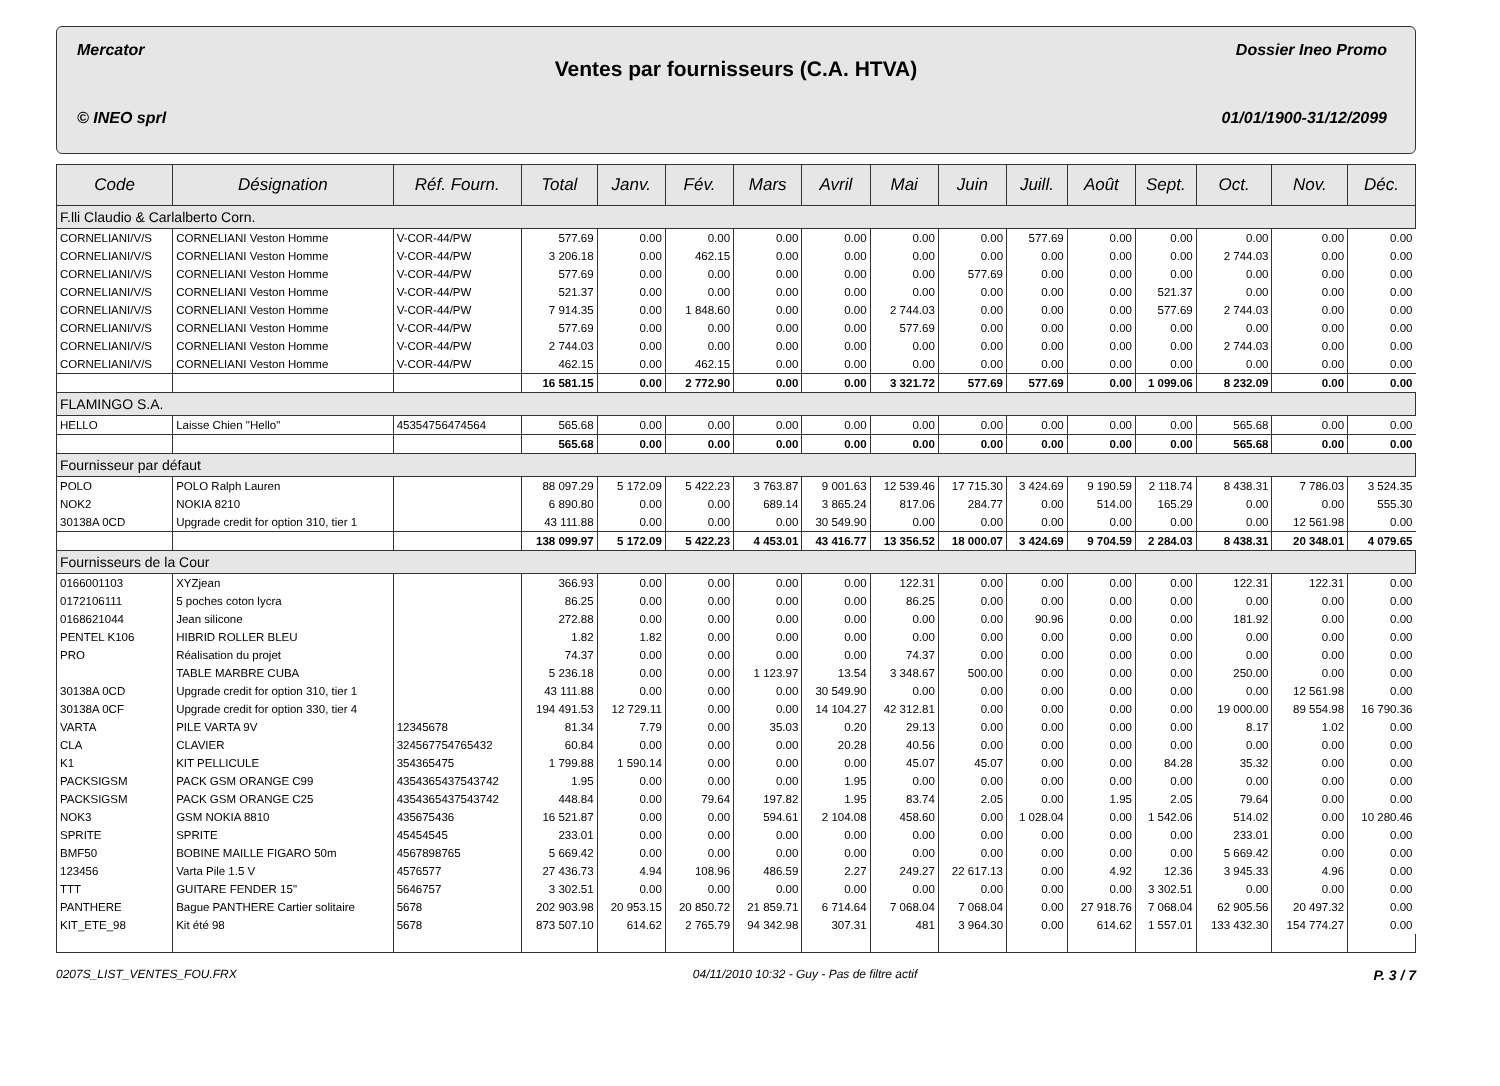Mercator Dossier Ineo Promo
Ventes par fournisseurs (C.A. HTVA)
© INEO sprl 01/01/1900-31/12/2099
| Code | Désignation | Réf. Fourn. | Total | Janv. | Fév. | Mars | Avril | Mai | Juin | Juill. | Août | Sept. | Oct. | Nov. | Déc. |
| --- | --- | --- | --- | --- | --- | --- | --- | --- | --- | --- | --- | --- | --- | --- | --- |
| F.lli Claudio & Carlalberto Corn. | | | | | | | | | | | | | | | |
| CORNELIANI/V/S | CORNELIANI Veston Homme | V-COR-44/PW | 577.69 | 0.00 | 0.00 | 0.00 | 0.00 | 0.00 | 0.00 | 577.69 | 0.00 | 0.00 | 0.00 | 0.00 | 0.00 |
| CORNELIANI/V/S | CORNELIANI Veston Homme | V-COR-44/PW | 3 206.18 | 0.00 | 462.15 | 0.00 | 0.00 | 0.00 | 0.00 | 0.00 | 0.00 | 0.00 | 2 744.03 | 0.00 | 0.00 |
| CORNELIANI/V/S | CORNELIANI Veston Homme | V-COR-44/PW | 577.69 | 0.00 | 0.00 | 0.00 | 0.00 | 0.00 | 577.69 | 0.00 | 0.00 | 0.00 | 0.00 | 0.00 | 0.00 |
| CORNELIANI/V/S | CORNELIANI Veston Homme | V-COR-44/PW | 521.37 | 0.00 | 0.00 | 0.00 | 0.00 | 0.00 | 0.00 | 0.00 | 0.00 | 521.37 | 0.00 | 0.00 | 0.00 |
| CORNELIANI/V/S | CORNELIANI Veston Homme | V-COR-44/PW | 7 914.35 | 0.00 | 1 848.60 | 0.00 | 0.00 | 2 744.03 | 0.00 | 0.00 | 0.00 | 577.69 | 2 744.03 | 0.00 | 0.00 |
| CORNELIANI/V/S | CORNELIANI Veston Homme | V-COR-44/PW | 577.69 | 0.00 | 0.00 | 0.00 | 0.00 | 577.69 | 0.00 | 0.00 | 0.00 | 0.00 | 0.00 | 0.00 | 0.00 |
| CORNELIANI/V/S | CORNELIANI Veston Homme | V-COR-44/PW | 2 744.03 | 0.00 | 0.00 | 0.00 | 0.00 | 0.00 | 0.00 | 0.00 | 0.00 | 0.00 | 2 744.03 | 0.00 | 0.00 |
| CORNELIANI/V/S | CORNELIANI Veston Homme | V-COR-44/PW | 462.15 | 0.00 | 462.15 | 0.00 | 0.00 | 0.00 | 0.00 | 0.00 | 0.00 | 0.00 | 0.00 | 0.00 | 0.00 |
| | | | 16 581.15 | 0.00 | 2 772.90 | 0.00 | 0.00 | 3 321.72 | 577.69 | 577.69 | 0.00 | 1 099.06 | 8 232.09 | 0.00 | 0.00 |
| FLAMINGO S.A. | | | | | | | | | | | | | | | |
| HELLO | Laisse Chien "Hello" | 45354756474564 | 565.68 | 0.00 | 0.00 | 0.00 | 0.00 | 0.00 | 0.00 | 0.00 | 0.00 | 0.00 | 565.68 | 0.00 | 0.00 |
| | | | 565.68 | 0.00 | 0.00 | 0.00 | 0.00 | 0.00 | 0.00 | 0.00 | 0.00 | 0.00 | 565.68 | 0.00 | 0.00 |
| Fournisseur par défaut | | | | | | | | | | | | | | | |
| POLO | POLO Ralph Lauren | | 88 097.29 | 5 172.09 | 5 422.23 | 3 763.87 | 9 001.63 | 12 539.46 | 17 715.30 | 3 424.69 | 9 190.59 | 2 118.74 | 8 438.31 | 7 786.03 | 3 524.35 |
| NOK2 | NOKIA 8210 | | 6 890.80 | 0.00 | 0.00 | 689.14 | 3 865.24 | 817.06 | 284.77 | 0.00 | 514.00 | 165.29 | 0.00 | 0.00 | 555.30 |
| 30138A 0CD | Upgrade credit for option 310, tier 1 | | 43 111.88 | 0.00 | 0.00 | 0.00 | 30 549.90 | 0.00 | 0.00 | 0.00 | 0.00 | 0.00 | 0.00 | 12 561.98 | 0.00 |
| | | | 138 099.97 | 5 172.09 | 5 422.23 | 4 453.01 | 43 416.77 | 13 356.52 | 18 000.07 | 3 424.69 | 9 704.59 | 2 284.03 | 8 438.31 | 20 348.01 | 4 079.65 |
| Fournisseurs de la Cour | | | | | | | | | | | | | | | |
| 0166001103 | XYZjean | | 366.93 | 0.00 | 0.00 | 0.00 | 0.00 | 122.31 | 0.00 | 0.00 | 0.00 | 0.00 | 122.31 | 122.31 | 0.00 |
| 0172106111 | 5 poches coton lycra | | 86.25 | 0.00 | 0.00 | 0.00 | 0.00 | 86.25 | 0.00 | 0.00 | 0.00 | 0.00 | 0.00 | 0.00 | 0.00 |
| 0168621044 | Jean silicone | | 272.88 | 0.00 | 0.00 | 0.00 | 0.00 | 0.00 | 0.00 | 90.96 | 0.00 | 0.00 | 181.92 | 0.00 | 0.00 |
| PENTEL K106 | HIBRID ROLLER BLEU | | 1.82 | 1.82 | 0.00 | 0.00 | 0.00 | 0.00 | 0.00 | 0.00 | 0.00 | 0.00 | 0.00 | 0.00 | 0.00 |
| PRO | Réalisation du projet | | 74.37 | 0.00 | 0.00 | 0.00 | 0.00 | 74.37 | 0.00 | 0.00 | 0.00 | 0.00 | 0.00 | 0.00 | 0.00 |
| | TABLE MARBRE CUBA | | 5 236.18 | 0.00 | 0.00 | 1 123.97 | 13.54 | 3 348.67 | 500.00 | 0.00 | 0.00 | 0.00 | 250.00 | 0.00 | 0.00 |
| 30138A 0CD | Upgrade credit for option 310, tier 1 | | 43 111.88 | 0.00 | 0.00 | 0.00 | 30 549.90 | 0.00 | 0.00 | 0.00 | 0.00 | 0.00 | 0.00 | 12 561.98 | 0.00 |
| 30138A 0CF | Upgrade credit for option 330, tier 4 | | 194 491.53 | 12 729.11 | 0.00 | 0.00 | 14 104.27 | 42 312.81 | 0.00 | 0.00 | 0.00 | 0.00 | 19 000.00 | 89 554.98 | 16 790.36 |
| VARTA | PILE VARTA 9V | 12345678 | 81.34 | 7.79 | 0.00 | 35.03 | 0.20 | 29.13 | 0.00 | 0.00 | 0.00 | 0.00 | 8.17 | 1.02 | 0.00 |
| CLA | CLAVIER | 324567754765432 | 60.84 | 0.00 | 0.00 | 0.00 | 20.28 | 40.56 | 0.00 | 0.00 | 0.00 | 0.00 | 0.00 | 0.00 | 0.00 |
| K1 | KIT PELLICULE | 354365475 | 1 799.88 | 1 590.14 | 0.00 | 0.00 | 0.00 | 45.07 | 45.07 | 0.00 | 0.00 | 84.28 | 35.32 | 0.00 | 0.00 |
| PACKSIGSM | PACK GSM ORANGE C99 | 4354365437543742 | 1.95 | 0.00 | 0.00 | 0.00 | 1.95 | 0.00 | 0.00 | 0.00 | 0.00 | 0.00 | 0.00 | 0.00 | 0.00 |
| PACKSIGSM | PACK GSM ORANGE C25 | 4354365437543742 | 448.84 | 0.00 | 79.64 | 197.82 | 1.95 | 83.74 | 2.05 | 0.00 | 1.95 | 2.05 | 79.64 | 0.00 | 0.00 |
| NOK3 | GSM NOKIA 8810 | 435675436 | 16 521.87 | 0.00 | 0.00 | 594.61 | 2 104.08 | 458.60 | 0.00 | 1 028.04 | 0.00 | 1 542.06 | 514.02 | 0.00 | 10 280.46 |
| SPRITE | SPRITE | 45454545 | 233.01 | 0.00 | 0.00 | 0.00 | 0.00 | 0.00 | 0.00 | 0.00 | 0.00 | 0.00 | 233.01 | 0.00 | 0.00 |
| BMF50 | BOBINE MAILLE FIGARO 50m | 4567898765 | 5 669.42 | 0.00 | 0.00 | 0.00 | 0.00 | 0.00 | 0.00 | 0.00 | 0.00 | 0.00 | 5 669.42 | 0.00 | 0.00 |
| 123456 | Varta Pile 1.5 V | 4576577 | 27 436.73 | 4.94 | 108.96 | 486.59 | 2.27 | 249.27 | 22 617.13 | 0.00 | 4.92 | 12.36 | 3 945.33 | 4.96 | 0.00 |
| TTT | GUITARE FENDER 15" | 5646757 | 3 302.51 | 0.00 | 0.00 | 0.00 | 0.00 | 0.00 | 0.00 | 0.00 | 0.00 | 3 302.51 | 0.00 | 0.00 | 0.00 |
| PANTHERE | Bague PANTHERE Cartier solitaire | 5678 | 202 903.98 | 20 953.15 | 20 850.72 | 21 859.71 | 6 714.64 | 7 068.04 | 7 068.04 | 0.00 | 27 918.76 | 7 068.04 | 62 905.56 | 20 497.32 | 0.00 |
| KIT_ETE_98 | Kit été 98 | 5678 | 873 507.10 | 614.62 | 2 765.79 | 94 342.98 | 307.31 | 481 | 3 964.30 | 0.00 | 614.62 | 1 557.01 | 133 432.30 | 154 774.27 | 0.00 |
0207S_LIST_VENTES_FOU.FRX 04/11/2010 10:32 - Guy - Pas de filtre actif P. 3 / 7